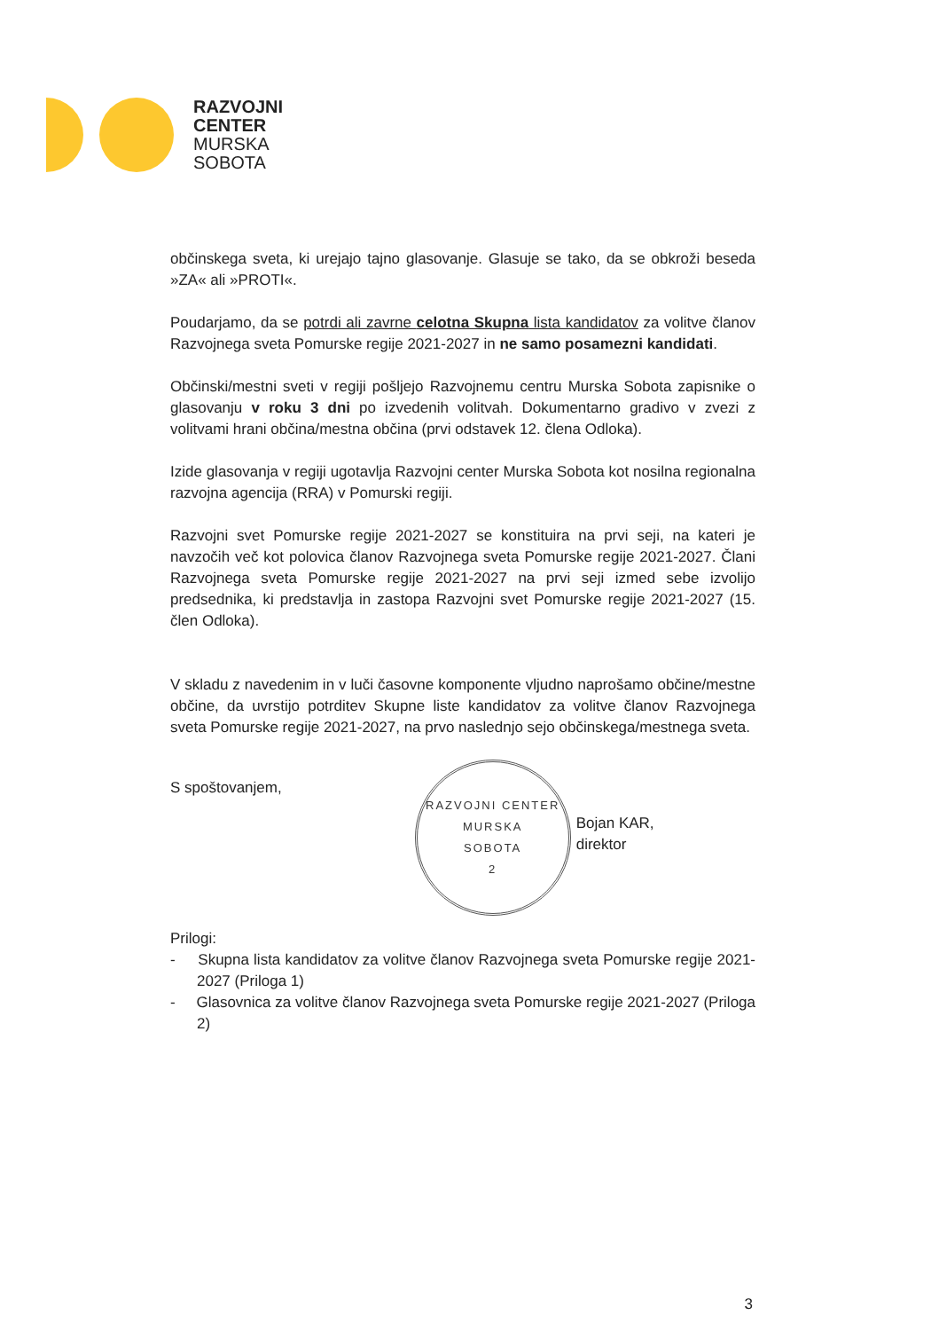RAZVOJNI
CENTER
MURSKA
SOBOTA
občinskega sveta, ki urejajo tajno glasovanje. Glasuje se tako, da se obkroži beseda »ZA« ali »PROTI«.
Poudarjamo, da se potrdi ali zavrne celotna Skupna lista kandidatov za volitve članov Razvojnega sveta Pomurske regije 2021-2027 in ne samo posamezni kandidati.
Občinski/mestni sveti v regiji pošljejo Razvojnemu centru Murska Sobota zapisnike o glasovanju v roku 3 dni po izvedenih volitvah. Dokumentarno gradivo v zvezi z volitvami hrani občina/mestna občina (prvi odstavek 12. člena Odloka).
Izide glasovanja v regiji ugotavlja Razvojni center Murska Sobota kot nosilna regionalna razvojna agencija (RRA) v Pomurski regiji.
Razvojni svet Pomurske regije 2021-2027 se konstituira na prvi seji, na kateri je navzočih več kot polovica članov Razvojnega sveta Pomurske regije 2021-2027. Člani Razvojnega sveta Pomurske regije 2021-2027 na prvi seji izmed sebe izvolijo predsednika, ki predstavlja in zastopa Razvojni svet Pomurske regije 2021-2027 (15. člen Odloka).
V skladu z navedenim in v luči časovne komponente vljudno naprošamo občine/mestne občine, da uvrstijo potrditev Skupne liste kandidatov za volitve članov Razvojnega sveta Pomurske regije 2021-2027, na prvo naslednjo sejo občinskega/mestnega sveta.
S spoštovanjem,
RAZVOJNI CENTER
MURSKA
SOBOTA
2
Bojan KAR,
direktor
Prilogi:
- Skupna lista kandidatov za volitve članov Razvojnega sveta Pomurske regije 2021-2027 (Priloga 1)
- Glasovnica za volitve članov Razvojnega sveta Pomurske regije 2021-2027 (Priloga 2)
3